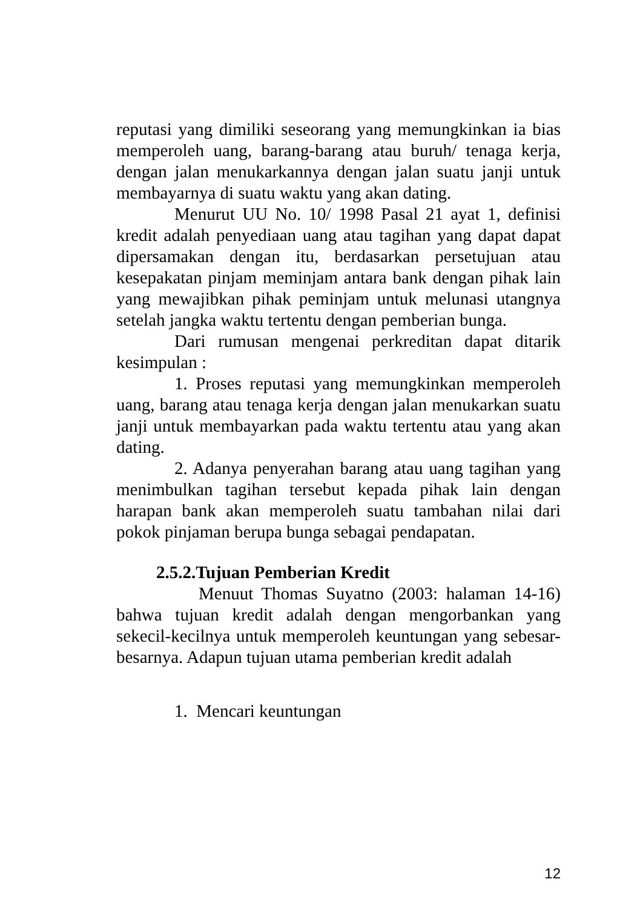reputasi yang dimiliki seseorang yang memungkinkan ia bias memperoleh uang, barang-barang atau buruh/ tenaga kerja, dengan jalan menukarkannya dengan jalan suatu janji untuk membayarnya di suatu waktu yang akan dating.
Menurut UU No. 10/ 1998 Pasal 21 ayat 1, definisi kredit adalah penyediaan uang atau tagihan yang dapat dapat dipersamakan dengan itu, berdasarkan persetujuan atau kesepakatan pinjam meminjam antara bank dengan pihak lain yang mewajibkan pihak peminjam untuk melunasi utangnya setelah jangka waktu tertentu dengan pemberian bunga.
Dari rumusan mengenai perkreditan dapat ditarik kesimpulan :
1. Proses reputasi yang memungkinkan memperoleh uang, barang atau tenaga kerja dengan jalan menukarkan suatu janji untuk membayarkan pada waktu tertentu atau yang akan dating.
2. Adanya penyerahan barang atau uang tagihan yang menimbulkan tagihan tersebut kepada pihak lain dengan harapan bank akan memperoleh suatu tambahan nilai dari pokok pinjaman berupa bunga sebagai pendapatan.
2.5.2.Tujuan Pemberian Kredit
Menuut Thomas Suyatno (2003: halaman 14-16) bahwa tujuan kredit adalah dengan mengorbankan yang sekecil-kecilnya untuk memperoleh keuntungan yang sebesar-besarnya. Adapun tujuan utama pemberian kredit adalah
1. Mencari keuntungan
12